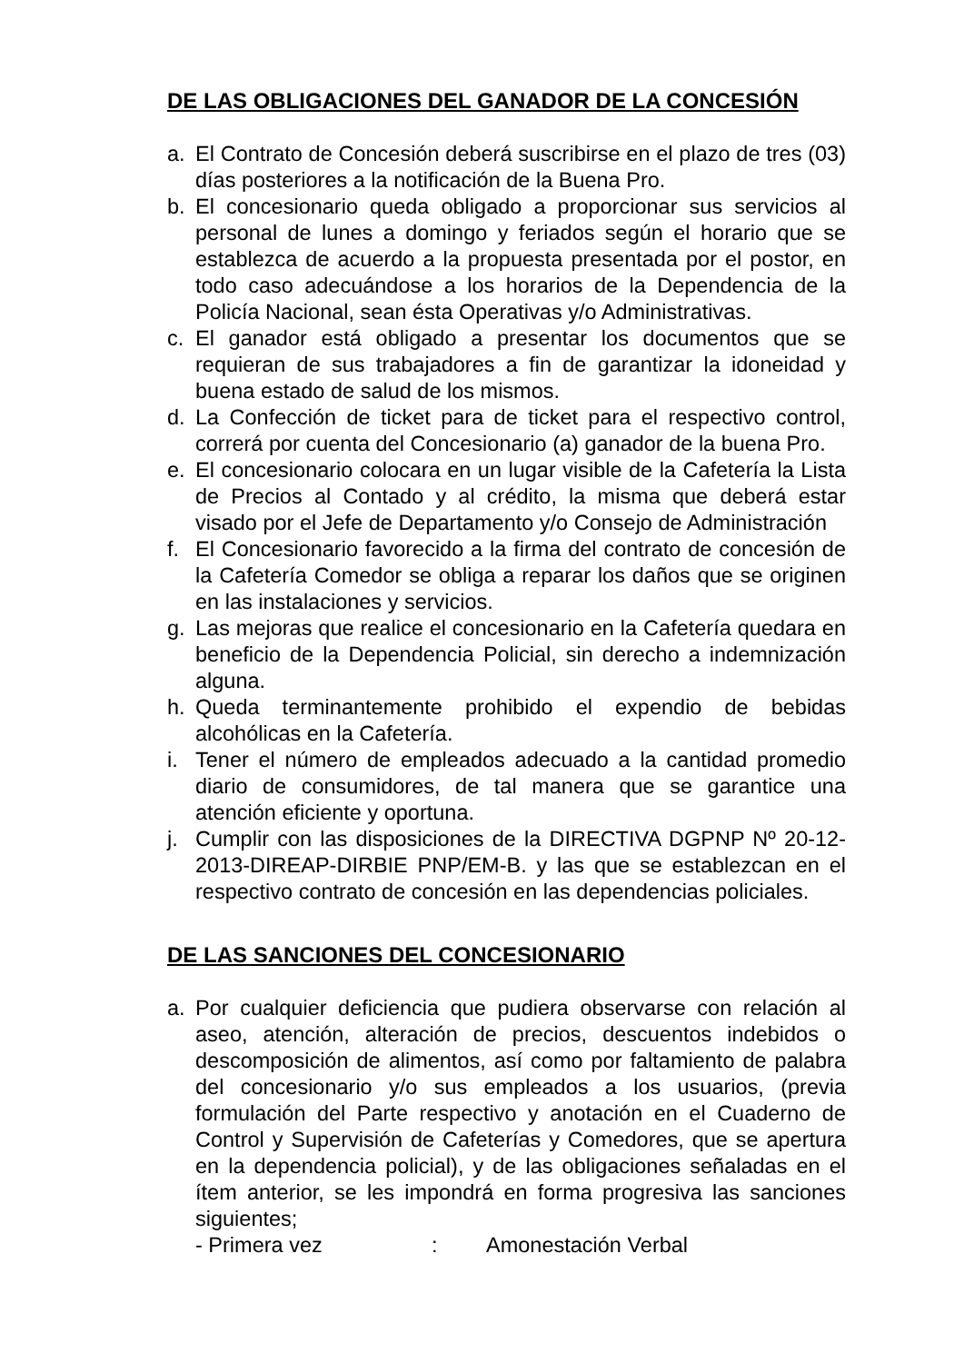DE LAS OBLIGACIONES DEL GANADOR DE LA CONCESIÓN
a. El Contrato de Concesión deberá suscribirse en el plazo de tres (03) días posteriores a la notificación de la Buena Pro.
b. El concesionario queda obligado a proporcionar sus servicios al personal de lunes a domingo y feriados según el horario que se establezca de acuerdo a la propuesta presentada por el postor, en todo caso adecuándose a los horarios de la Dependencia de la Policía Nacional, sean ésta Operativas y/o Administrativas.
c. El ganador está obligado a presentar los documentos que se requieran de sus trabajadores a fin de garantizar la idoneidad y buena estado de salud de los mismos.
d. La Confección de ticket para de ticket para el respectivo control, correrá por cuenta del Concesionario (a) ganador de la buena Pro.
e. El concesionario colocara en un lugar visible de la Cafetería la Lista de Precios al Contado y al crédito, la misma que deberá estar visado por el Jefe de Departamento y/o Consejo de Administración
f. El Concesionario favorecido a la firma del contrato de concesión de la Cafetería Comedor se obliga a reparar los daños que se originen en las instalaciones y servicios.
g. Las mejoras que realice el concesionario en la Cafetería quedara en beneficio de la Dependencia Policial, sin derecho a indemnización alguna.
h. Queda terminantemente prohibido el expendio de bebidas alcohólicas en la Cafetería.
i. Tener el número de empleados adecuado a la cantidad promedio diario de consumidores, de tal manera que se garantice una atención eficiente y oportuna.
j. Cumplir con las disposiciones de la DIRECTIVA DGPNP Nº 20-12-2013-DIREAP-DIRBIE PNP/EM-B. y las que se establezcan en el respectivo contrato de concesión en las dependencias policiales.
DE LAS SANCIONES DEL CONCESIONARIO
a. Por cualquier deficiencia que pudiera observarse con relación al aseo, atención, alteración de precios, descuentos indebidos o descomposición de alimentos, así como por faltamiento de palabra del concesionario y/o sus empleados a los usuarios, (previa formulación del Parte respectivo y anotación en el Cuaderno de Control y Supervisión de Cafeterías y Comedores, que se apertura en la dependencia policial), y de las obligaciones señaladas en el ítem anterior, se les impondrá en forma progresiva las sanciones siguientes;
- Primera vez : Amonestación Verbal